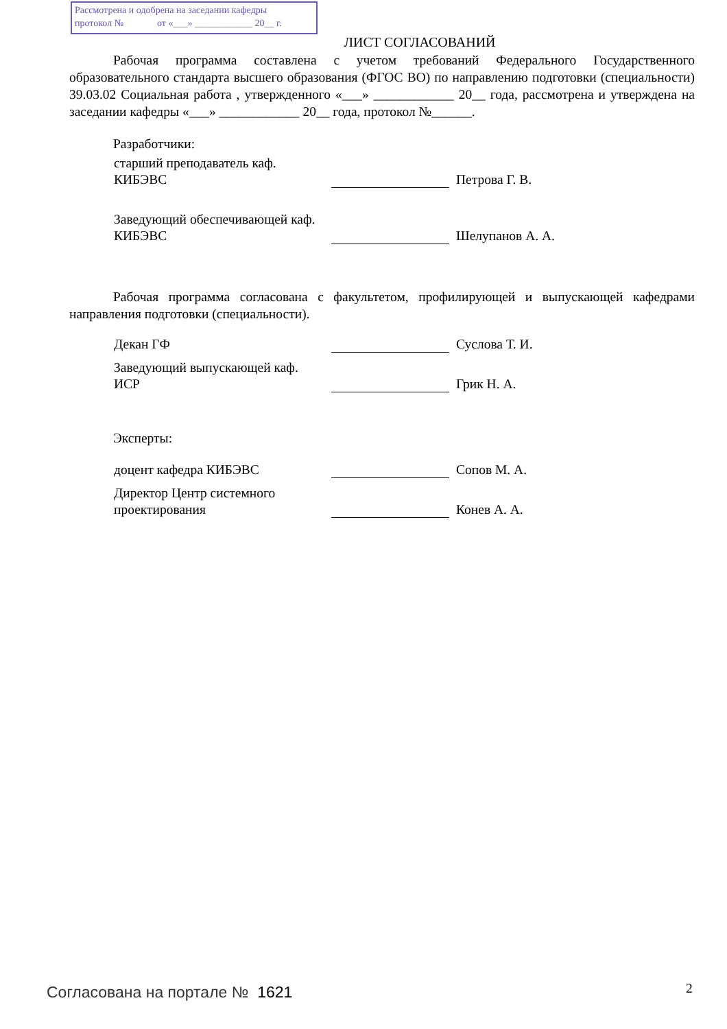Рассмотрена и одобрена на заседании кафедры
протокол № от «___» ____________ 20__ г.
ЛИСТ СОГЛАСОВАНИЙ
Рабочая программа составлена с учетом требований Федерального Государственного образовательного стандарта высшего образования (ФГОС ВО) по направлению подготовки (специальности) 39.03.02 Социальная работа , утвержденного «___» ____________ 20__ года, рассмотрена и утверждена на заседании кафедры «___» ____________ 20__ года, протокол №______.
Разработчики:
старший преподаватель каф.
КИБЭВС
Петрова Г. В.
Заведующий обеспечивающей каф.
КИБЭВС
Шелупанов А. А.
Рабочая программа согласована с факультетом, профилирующей и выпускающей кафедрами направления подготовки (специальности).
Декан ГФ
Суслова Т. И.
Заведующий выпускающей каф.
ИСР
Грик Н. А.
Эксперты:
доцент кафедра КИБЭВС
Сопов М. А.
Директор Центр системного
проектирования
Конев А. А.
Согласована на портале № 1621 2